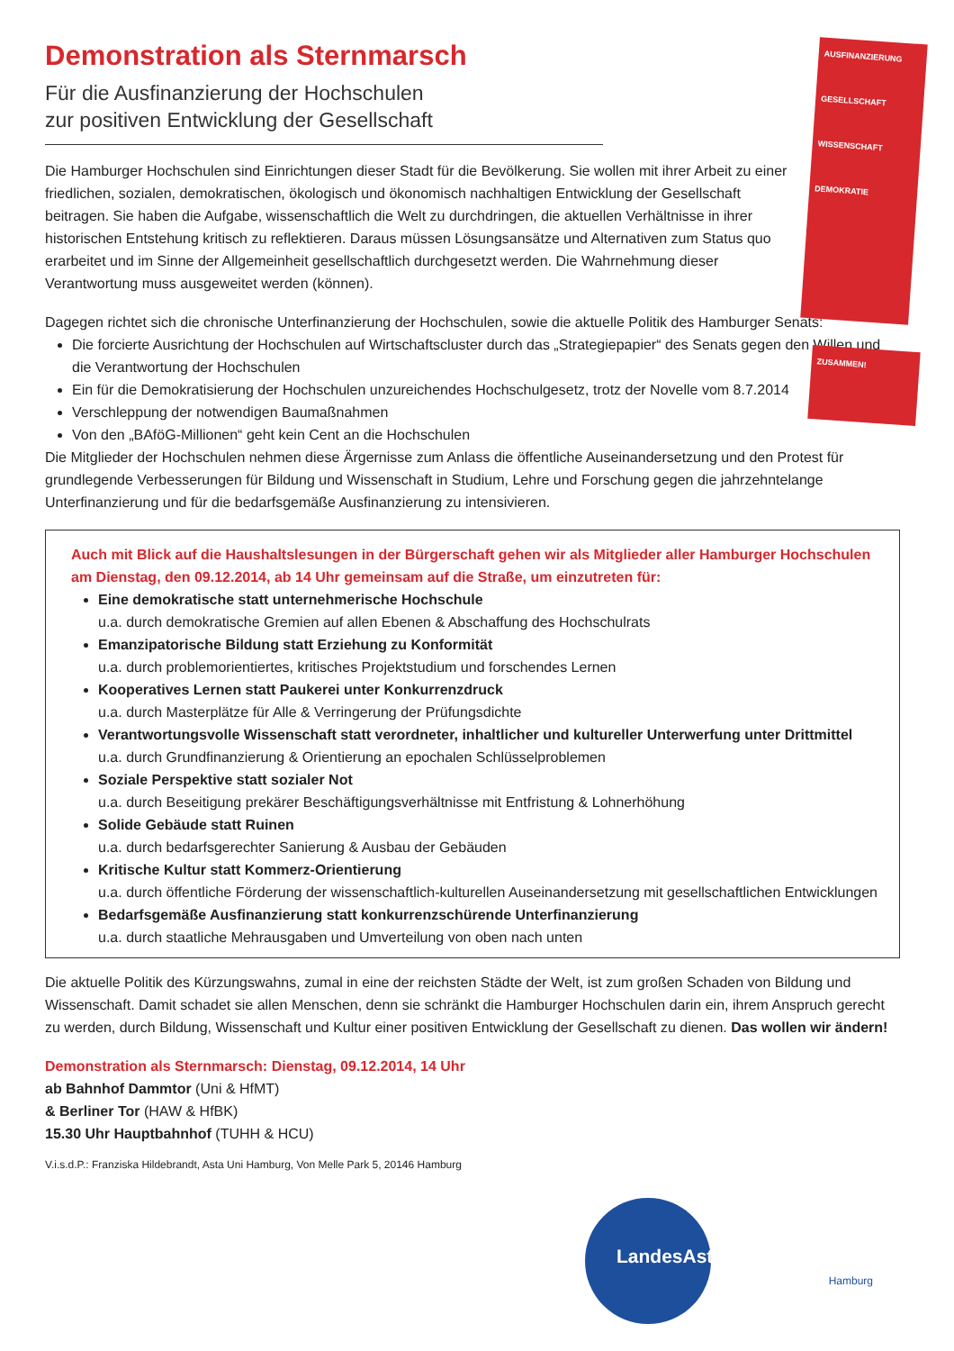AUSFINANZIERUNG
GESELLSCHAFT
WISSENSCHAFT
DEMOKRATIE
ZUSAMMEN!
Demonstration als Sternmarsch
Für die Ausfinanzierung der Hochschulen
zur positiven Entwicklung der Gesellschaft
Die Hamburger Hochschulen sind Einrichtungen dieser Stadt für die Bevölkerung. Sie wollen mit ihrer Arbeit zu einer friedlichen, sozialen, demokratischen, ökologisch und ökonomisch nachhaltigen Entwicklung der Gesellschaft beitragen. Sie haben die Aufgabe, wissenschaftlich die Welt zu durchdringen, die aktuellen Verhältnisse in ihrer historischen Entstehung kritisch zu reflektieren. Daraus müssen Lösungsansätze und Alternativen zum Status quo erarbeitet und im Sinne der Allgemeinheit gesellschaftlich durchgesetzt werden. Die Wahrnehmung dieser Verantwortung muss ausgeweitet werden (können).
Dagegen richtet sich die chronische Unterfinanzierung der Hochschulen, sowie die aktuelle Politik des Hamburger Senats:
Die forcierte Ausrichtung der Hochschulen auf Wirtschaftscluster durch das „Strategiepapier“ des Senats gegen den Willen und die Verantwortung der Hochschulen
Ein für die Demokratisierung der Hochschulen unzureichendes Hochschulgesetz, trotz der Novelle vom 8.7.2014
Verschleppung der notwendigen Baumaßnahmen
Von den „BAföG-Millionen“ geht kein Cent an die Hochschulen
Die Mitglieder der Hochschulen nehmen diese Ärgernisse zum Anlass die öffentliche Auseinandersetzung und den Protest für grundlegende Verbesserungen für Bildung und Wissenschaft in Studium, Lehre und Forschung gegen die jahrzehntelange Unterfinanzierung und für die bedarfsgemäße Ausfinanzierung zu intensivieren.
Auch mit Blick auf die Haushaltslesungen in der Bürgerschaft gehen wir als Mitglieder aller Hamburger Hochschulen am Dienstag, den 09.12.2014, ab 14 Uhr gemeinsam auf die Straße, um einzutreten für:
Eine demokratische statt unternehmerische Hochschule
u.a. durch demokratische Gremien auf allen Ebenen & Abschaffung des Hochschulrats
Emanzipatorische Bildung statt Erziehung zu Konformität
u.a. durch problemorientiertes, kritisches Projektstudium und forschendes Lernen
Kooperatives Lernen statt Paukerei unter Konkurrenzdruck
u.a. durch Masterplätze für Alle & Verringerung der Prüfungsdichte
Verantwortungsvolle Wissenschaft statt verordneter, inhaltlicher und kultureller Unterwerfung unter Drittmittel
u.a. durch Grundfinanzierung & Orientierung an epochalen Schlüsselproblemen
Soziale Perspektive statt sozialer Not
u.a. durch Beseitigung prekärer Beschäftigungsverhältnisse mit Entfristung & Lohnerhöhung
Solide Gebäude statt Ruinen
u.a. durch bedarfsgerechter Sanierung & Ausbau der Gebäuden
Kritische Kultur statt Kommerz-Orientierung
u.a. durch öffentliche Förderung der wissenschaftlich-kulturellen Auseinandersetzung mit gesellschaftlichen Entwicklungen
Bedarfsgemäße Ausfinanzierung statt konkurrenzschürende Unterfinanzierung
u.a. durch staatliche Mehrausgaben und Umverteilung von oben nach unten
Die aktuelle Politik des Kürzungswahns, zumal in eine der reichsten Städte der Welt, ist zum großen Schaden von Bildung und Wissenschaft. Damit schadet sie allen Menschen, denn sie schränkt die Hamburger Hochschulen darin ein, ihrem Anspruch gerecht zu werden, durch Bildung, Wissenschaft und Kultur einer positiven Entwicklung der Gesellschaft zu dienen. Das wollen wir ändern!
Demonstration als Sternmarsch: Dienstag, 09.12.2014, 14 Uhr
ab Bahnhof Dammtor (Uni & HfMT)
& Berliner Tor (HAW & HfBK)
15.30 Uhr Hauptbahnhof (TUHH & HCU)
V.i.s.d.P.: Franziska Hildebrandt, Asta Uni Hamburg, Von Melle Park 5, 20146 Hamburg
LandesAstenKonferenz
Hamburg